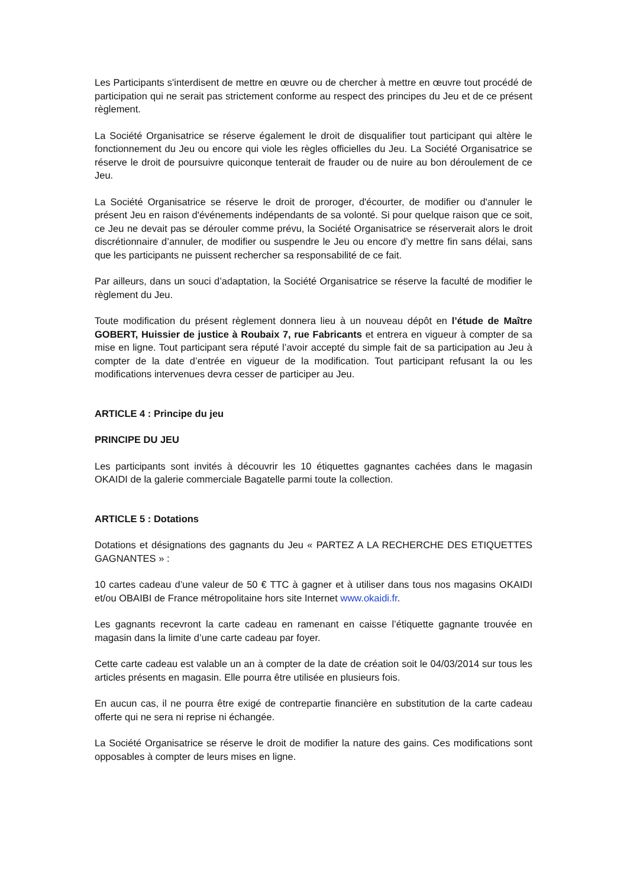Les Participants s'interdisent de mettre en œuvre ou de chercher à mettre en œuvre tout procédé de participation qui ne serait pas strictement conforme au respect des principes du Jeu et de ce présent règlement.
La Société Organisatrice se réserve également le droit de disqualifier tout participant qui altère le fonctionnement du Jeu ou encore qui viole les règles officielles du Jeu. La Société Organisatrice se réserve le droit de poursuivre quiconque tenterait de frauder ou de nuire au bon déroulement de ce Jeu.
La Société Organisatrice se réserve le droit de proroger, d'écourter, de modifier ou d'annuler le présent Jeu en raison d'événements indépendants de sa volonté. Si pour quelque raison que ce soit, ce Jeu ne devait pas se dérouler comme prévu, la Société Organisatrice se réserverait alors le droit discrétionnaire d’annuler, de modifier ou suspendre le Jeu ou encore d’y mettre fin sans délai, sans que les participants ne puissent rechercher sa responsabilité de ce fait.
Par ailleurs, dans un souci d’adaptation, la Société Organisatrice se réserve la faculté de modifier le règlement du Jeu.
Toute modification du présent règlement donnera lieu à un nouveau dépôt en l’étude de Maître GOBERT, Huissier de justice à Roubaix 7, rue Fabricants et entrera en vigueur à compter de sa mise en ligne. Tout participant sera réputé l’avoir accepté du simple fait de sa participation au Jeu à compter de la date d’entrée en vigueur de la modification. Tout participant refusant la ou les modifications intervenues devra cesser de participer au Jeu.
ARTICLE 4 : Principe du jeu
PRINCIPE DU JEU
Les participants sont invités à découvrir les 10 étiquettes gagnantes cachées dans le magasin OKAIDI de la galerie commerciale Bagatelle parmi toute la collection.
ARTICLE 5 : Dotations
Dotations et désignations des gagnants du Jeu « PARTEZ A LA RECHERCHE DES ETIQUETTES GAGNANTES » :
10 cartes cadeau d’une valeur de 50 € TTC à gagner et à utiliser dans tous nos magasins OKAIDI et/ou OBAIBI de France métropolitaine hors site Internet www.okaidi.fr.
Les gagnants recevront la carte cadeau en ramenant en caisse l’étiquette gagnante trouvée en magasin dans la limite d’une carte cadeau par foyer.
Cette carte cadeau est valable un an à compter de la date de création soit le 04/03/2014 sur tous les articles présents en magasin. Elle pourra être utilisée en plusieurs fois.
En aucun cas, il ne pourra être exigé de contrepartie financière en substitution de la carte cadeau offerte qui ne sera ni reprise ni échangée.
La Société Organisatrice se réserve le droit de modifier la nature des gains. Ces modifications sont opposables à compter de leurs mises en ligne.